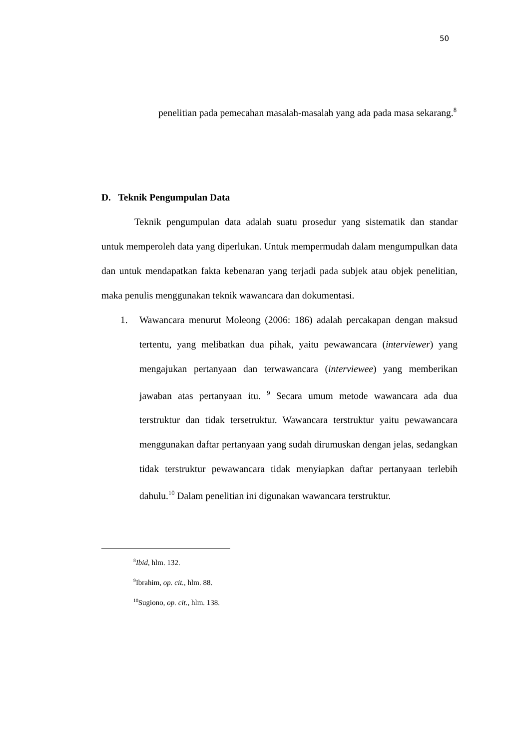50
penelitian pada pemecahan masalah-masalah yang ada pada masa sekarang.<sup>8</sup>
D. Teknik Pengumpulan Data
Teknik pengumpulan data adalah suatu prosedur yang sistematik dan standar untuk memperoleh data yang diperlukan. Untuk mempermudah dalam mengumpulkan data dan untuk mendapatkan fakta kebenaran yang terjadi pada subjek atau objek penelitian, maka penulis menggunakan teknik wawancara dan dokumentasi.
1. Wawancara menurut Moleong (2006: 186) adalah percakapan dengan maksud tertentu, yang melibatkan dua pihak, yaitu pewawancara (interviewer) yang mengajukan pertanyaan dan terwawancara (interviewee) yang memberikan jawaban atas pertanyaan itu. <sup>9</sup> Secara umum metode wawancara ada dua terstruktur dan tidak tersetruktur. Wawancara terstruktur yaitu pewawancara menggunakan daftar pertanyaan yang sudah dirumuskan dengan jelas, sedangkan tidak terstruktur pewawancara tidak menyiapkan daftar pertanyaan terlebih dahulu.<sup>10</sup> Dalam penelitian ini digunakan wawancara terstruktur.
<sup>8</sup> Ibid, hlm. 132.
<sup>9</sup> Ibrahim, op. cit., hlm. 88.
<sup>10</sup> Sugiono, op. cit., hlm. 138.